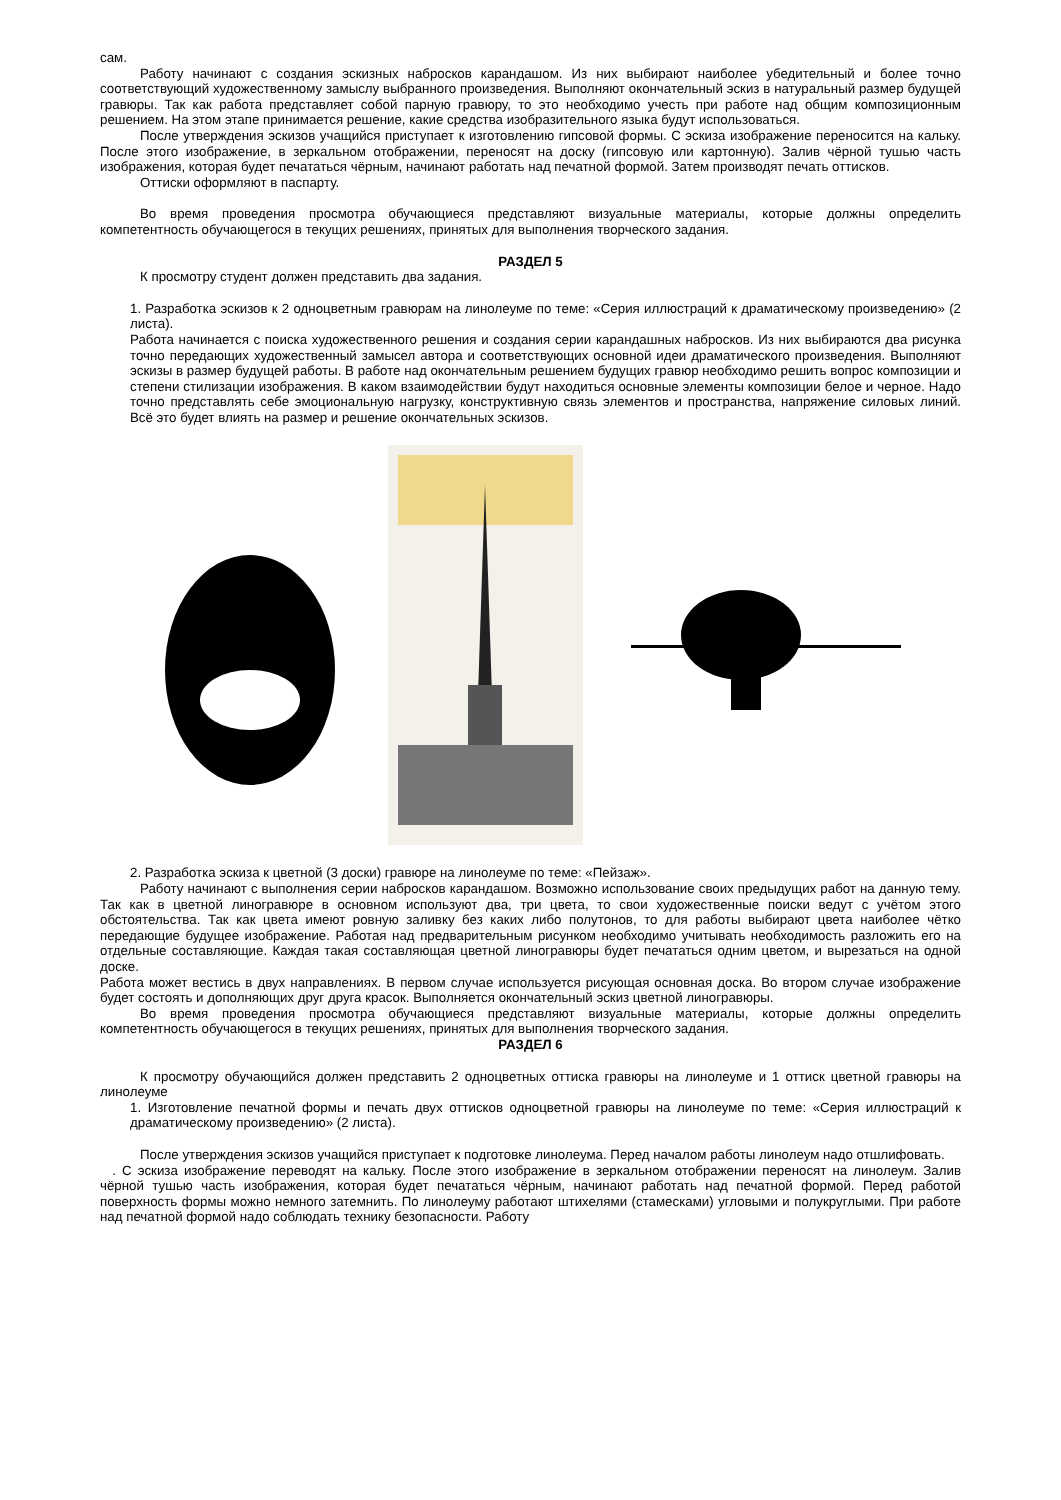сам.
Работу начинают с создания эскизных набросков карандашом. Из них выбирают наиболее убедительный и более точно соответствующий художественному замыслу выбранного произведения. Выполняют окончательный эскиз в натуральный размер будущей гравюры. Так как работа представляет собой парную гравюру, то это необходимо учесть при работе над общим композиционным решением. На этом этапе принимается решение, какие средства изобразительного языка будут использоваться.
После утверждения эскизов учащийся приступает к изготовлению гипсовой формы. С эскиза изображение переносится на кальку. После этого изображение, в зеркальном отображении, переносят на доску (гипсовую или картонную). Залив чёрной тушью часть изображения, которая будет печататься чёрным, начинают работать над печатной формой. Затем производят печать оттисков.
Оттиски оформляют в паспарту.
Во время проведения просмотра обучающиеся представляют визуальные материалы, которые должны определить компетентность обучающегося в текущих решениях, принятых для выполнения творческого задания.
РАЗДЕЛ 5
К просмотру студент должен представить два задания.
1. Разработка эскизов к 2 одноцветным гравюрам на линолеуме по теме: «Серия иллюстраций к драматическому произведению» (2 листа).
Работа начинается с поиска художественного решения и создания серии карандашных набросков. Из них выбираются два рисунка точно передающих художественный замысел автора и соответствующих основной идеи драматического произведения. Выполняют эскизы в размер будущей работы. В работе над окончательным решением будущих гравюр необходимо решить вопрос композиции и степени стилизации изображения. В каком взаимодействии будут находиться основные элементы композиции белое и черное. Надо точно представлять себе эмоциональную нагрузку, конструктивную связь элементов и пространства, напряжение силовых линий. Всё это будет влиять на размер и решение окончательных эскизов.
2. Разработка эскиза к цветной (3 доски) гравюре на линолеуме по теме: «Пейзаж».
Работу начинают с выполнения серии набросков карандашом. Возможно использование своих предыдущих работ на данную тему. Так как в цветной линогравюре в основном используют два, три цвета, то свои художественные поиски ведут с учётом этого обстоятельства. Так как цвета имеют ровную заливку без каких либо полутонов, то для работы выбирают цвета наиболее чётко передающие будущее изображение. Работая над предварительным рисунком необходимо учитывать необходимость разложить его на отдельные составляющие. Каждая такая составляющая цветной линогравюры будет печататься одним цветом, и вырезаться на одной доске.
Работа может вестись в двух направлениях. В первом случае используется рисующая основная доска. Во втором случае изображение будет состоять и дополняющих друг друга красок. Выполняется окончательный эскиз цветной линогравюры.
Во время проведения просмотра обучающиеся представляют визуальные материалы, которые должны определить компетентность обучающегося в текущих решениях, принятых для выполнения творческого задания.
РАЗДЕЛ 6
К просмотру обучающийся должен представить 2 одноцветных оттиска гравюры на линолеуме и 1 оттиск цветной гравюры на линолеуме
1. Изготовление печатной формы и печать двух оттисков одноцветной гравюры на линолеуме по теме: «Серия иллюстраций к драматическому произведению» (2 листа).
После утверждения эскизов учащийся приступает к подготовке линолеума. Перед началом работы линолеум надо отшлифовать.
. С эскиза изображение переводят на кальку. После этого изображение в зеркальном отображении переносят на линолеум. Залив чёрной тушью часть изображения, которая будет печататься чёрным, начинают работать над печатной формой. Перед работой поверхность формы можно немного затемнить. По линолеуму работают штихелями (стамесками) угловыми и полукруглыми. При работе над печатной формой надо соблюдать технику безопасности. Работу